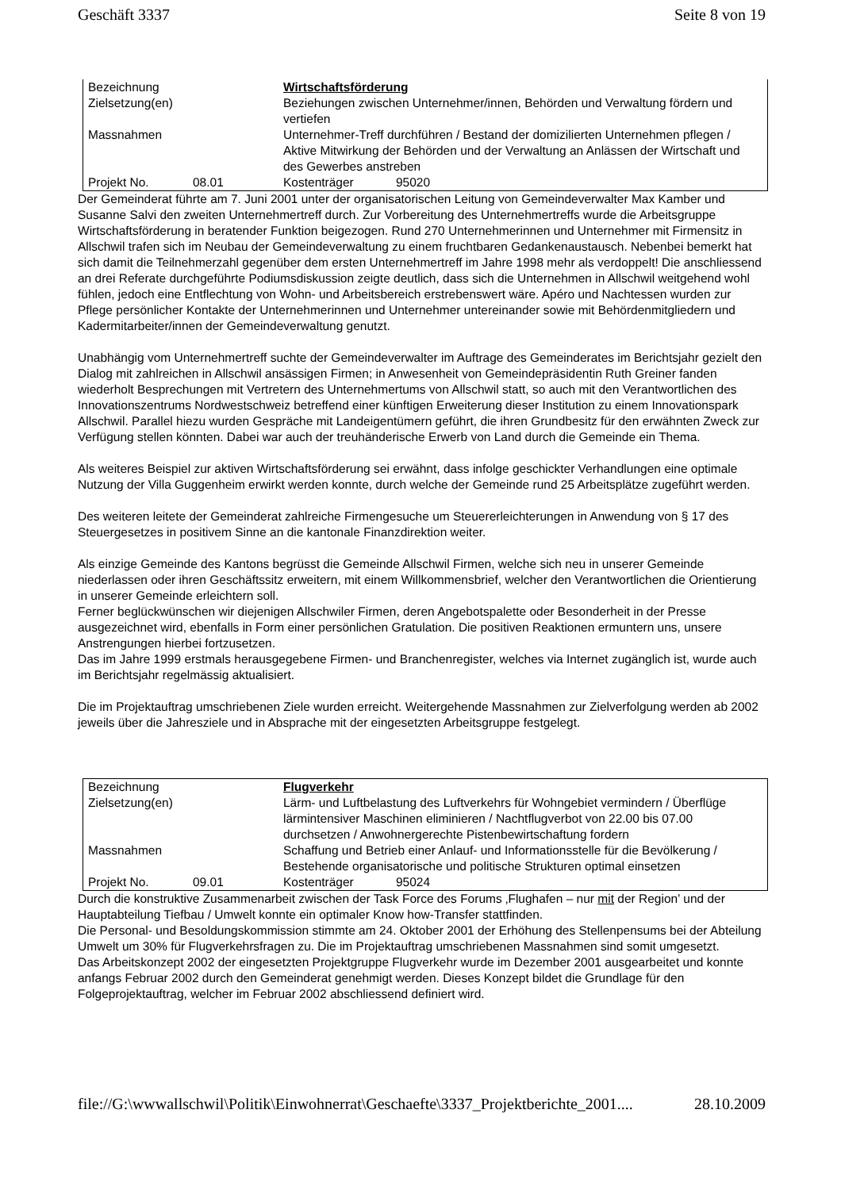Geschäft 3337 Seite 8 von 19
| Bezeichnung | | Wirtschaftsförderung | |
| Zielsetzung(en) | | Beziehungen zwischen Unternehmer/innen, Behörden und Verwaltung fördern und vertiefen | |
| Massnahmen | | Unternehmer-Treff durchführen / Bestand der domizilierten Unternehmen pflegen / Aktive Mitwirkung der Behörden und der Verwaltung an Anlässen der Wirtschaft und des Gewerbes anstreben | |
| Projekt No. | 08.01 | Kostenträger | 95020 |
Der Gemeinderat führte am 7. Juni 2001 unter der organisatorischen Leitung von Gemeindeverwalter Max Kamber und Susanne Salvi den zweiten Unternehmertreff durch. Zur Vorbereitung des Unternehmertreffs wurde die Arbeitsgruppe Wirtschaftsförderung in beratender Funktion beigezogen. Rund 270 Unternehmerinnen und Unternehmer mit Firmensitz in Allschwil trafen sich im Neubau der Gemeindeverwaltung zu einem fruchtbaren Gedankenaustausch. Nebenbei bemerkt hat sich damit die Teilnehmerzahl gegenüber dem ersten Unternehmertreff im Jahre 1998 mehr als verdoppelt! Die anschliessend an drei Referate durchgeführte Podiumsdiskussion zeigte deutlich, dass sich die Unternehmen in Allschwil weitgehend wohl fühlen, jedoch eine Entflechtung von Wohn- und Arbeitsbereich erstrebenswert wäre. Apéro und Nachtessen wurden zur Pflege persönlicher Kontakte der Unternehmerinnen und Unternehmer untereinander sowie mit Behördenmitgliedern und Kadermitarbeiter/innen der Gemeindeverwaltung genutzt.
Unabhängig vom Unternehmertreff suchte der Gemeindeverwalter im Auftrage des Gemeinderates im Berichtsjahr gezielt den Dialog mit zahlreichen in Allschwil ansässigen Firmen; in Anwesenheit von Gemeindepräsidentin Ruth Greiner fanden wiederholt Besprechungen mit Vertretern des Unternehmertums von Allschwil statt, so auch mit den Verantwortlichen des Innovationszentrums Nordwestschweiz betreffend einer künftigen Erweiterung dieser Institution zu einem Innovationspark Allschwil. Parallel hiezu wurden Gespräche mit Landeigentümern geführt, die ihren Grundbesitz für den erwähnten Zweck zur Verfügung stellen könnten. Dabei war auch der treuhänderische Erwerb von Land durch die Gemeinde ein Thema.
Als weiteres Beispiel zur aktiven Wirtschaftsförderung sei erwähnt, dass infolge geschickter Verhandlungen eine optimale Nutzung der Villa Guggenheim erwirkt werden konnte, durch welche der Gemeinde rund 25 Arbeitsplätze zugeführt werden.
Des weiteren leitete der Gemeinderat zahlreiche Firmengesuche um Steuererleichterungen in Anwendung von § 17 des Steuergesetzes in positivem Sinne an die kantonale Finanzdirektion weiter.
Als einzige Gemeinde des Kantons begrüsst die Gemeinde Allschwil Firmen, welche sich neu in unserer Gemeinde niederlassen oder ihren Geschäftssitz erweitern, mit einem Willkommensbrief, welcher den Verantwortlichen die Orientierung in unserer Gemeinde erleichtern soll.
Ferner beglückwünschen wir diejenigen Allschwiler Firmen, deren Angebotspalette oder Besonderheit in der Presse ausgezeichnet wird, ebenfalls in Form einer persönlichen Gratulation. Die positiven Reaktionen ermuntern uns, unsere Anstrengungen hierbei fortzusetzen.
Das im Jahre 1999 erstmals herausgegebene Firmen- und Branchenregister, welches via Internet zugänglich ist, wurde auch im Berichtsjahr regelmässig aktualisiert.
Die im Projektauftrag umschriebenen Ziele wurden erreicht. Weitergehende Massnahmen zur Zielverfolgung werden ab 2002 jeweils über die Jahresziele und in Absprache mit der eingesetzten Arbeitsgruppe festgelegt.
| Bezeichnung | | Flugverkehr | |
| Zielsetzung(en) | | Lärm- und Luftbelastung des Luftverkehrs für Wohngebiet vermindern / Überflüge lärmintensiver Maschinen eliminieren / Nachtflugverbot von 22.00 bis 07.00 durchsetzen / Anwohnergerechte Pistenbewirtschaftung fordern | |
| Massnahmen | | Schaffung und Betrieb einer Anlauf- und Informationsstelle für die Bevölkerung / Bestehende organisatorische und politische Strukturen optimal einsetzen | |
| Projekt No. | 09.01 | Kostenträger | 95024 |
Durch die konstruktive Zusammenarbeit zwischen der Task Force des Forums ‚Flughafen – nur mit der Region’ und der Hauptabteilung Tiefbau / Umwelt konnte ein optimaler Know how-Transfer stattfinden.
Die Personal- und Besoldungskommission stimmte am 24. Oktober 2001 der Erhöhung des Stellenpensums bei der Abteilung Umwelt um 30% für Flugverkehrsfragen zu. Die im Projektauftrag umschriebenen Massnahmen sind somit umgesetzt.
Das Arbeitskonzept 2002 der eingesetzten Projektgruppe Flugverkehr wurde im Dezember 2001 ausgearbeitet und konnte anfangs Februar 2002 durch den Gemeinderat genehmigt werden. Dieses Konzept bildet die Grundlage für den Folgeprojektauftrag, welcher im Februar 2002 abschliessend definiert wird.
file://G:\wwwallschwil\Politik\Einwohnerrat\Geschaefte\3337_Projektberichte_2001.... 28.10.2009